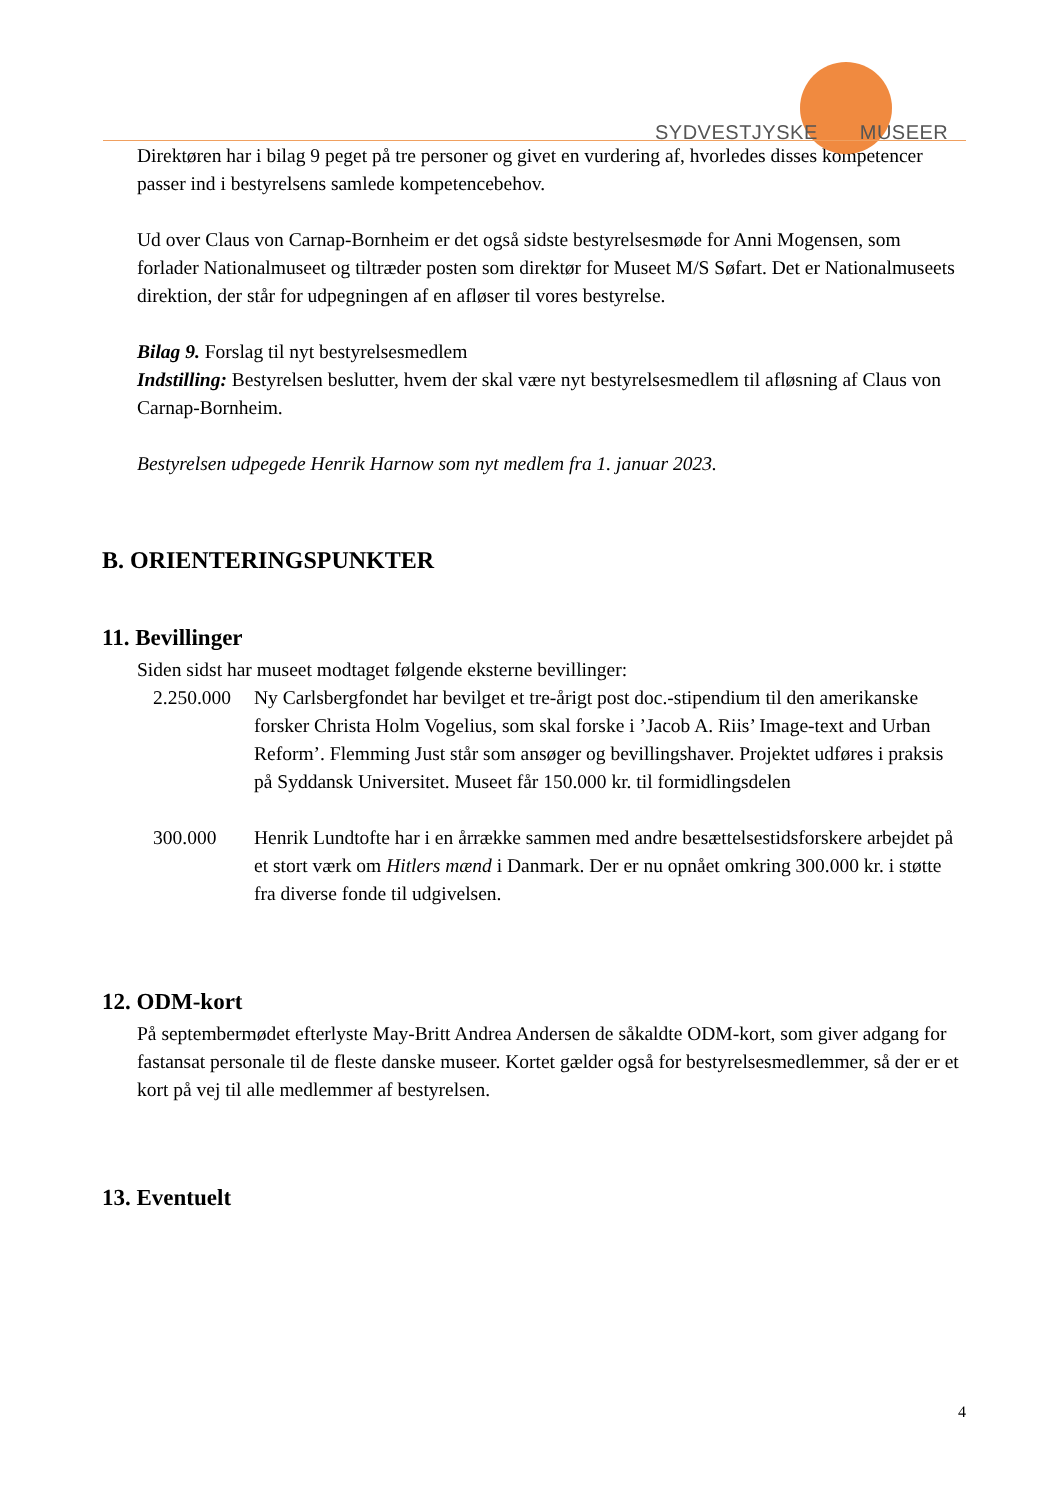SYDVESTJYSKE MUSEER
Direktøren har i bilag 9 peget på tre personer og givet en vurdering af, hvorledes disses kompetencer passer ind i bestyrelsens samlede kompetencebehov.
Ud over Claus von Carnap-Bornheim er det også sidste bestyrelsesmøde for Anni Mogensen, som forlader Nationalmuseet og tiltræder posten som direktør for Museet M/S Søfart. Det er Nationalmuseets direktion, der står for udpegningen af en afløser til vores bestyrelse.
Bilag 9. Forslag til nyt bestyrelsesmedlem
Indstilling: Bestyrelsen beslutter, hvem der skal være nyt bestyrelsesmedlem til afløsning af Claus von Carnap-Bornheim.
Bestyrelsen udpegede Henrik Harnow som nyt medlem fra 1. januar 2023.
B. ORIENTERINGSPUNKTER
11. Bevillinger
Siden sidst har museet modtaget følgende eksterne bevillinger:
2.250.000
Ny Carlsbergfondet har bevilget et tre-årigt post doc.-stipendium til den amerikanske forsker Christa Holm Vogelius, som skal forske i ’Jacob A. Riis’ Image-text and Urban Reform’. Flemming Just står som ansøger og bevillingshaver. Projektet udføres i praksis på Syddansk Universitet. Museet får 150.000 kr. til formidlingsdelen
300.000 Henrik Lundtofte har i en årrække sammen med andre besættelsestidsforskere arbejdet på et stort værk om Hitlers mænd i Danmark. Der er nu opnået omkring 300.000 kr. i støtte fra diverse fonde til udgivelsen.
12. ODM-kort
På septembermødet efterlyste May-Britt Andrea Andersen de såkaldte ODM-kort, som giver adgang for fastansat personale til de fleste danske museer. Kortet gælder også for bestyrelsesmedlemmer, så der er et kort på vej til alle medlemmer af bestyrelsen.
13. Eventuelt
4